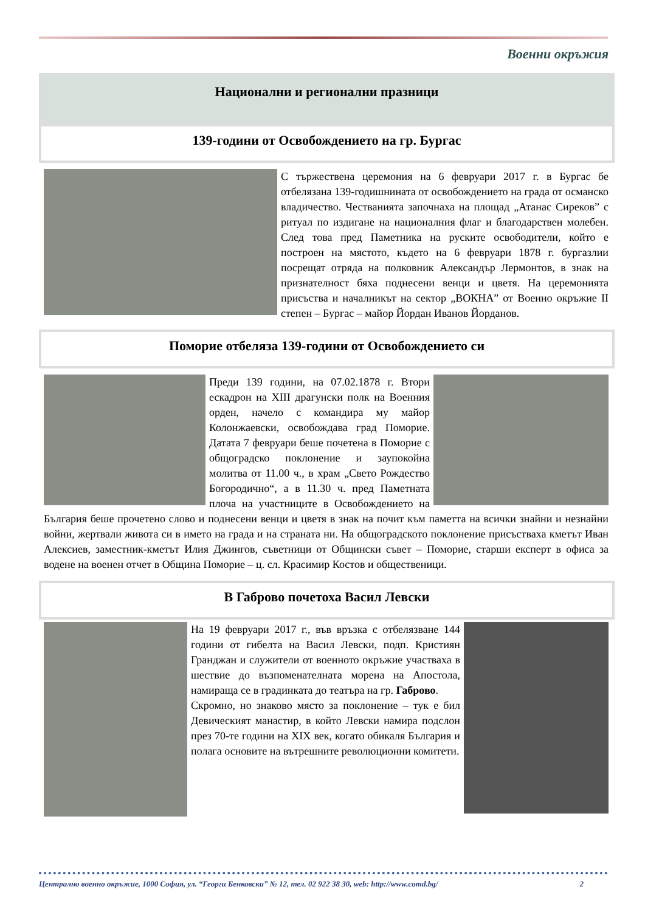Военни окръжия
Национални и регионални празници
139-години от Освобождението на гр. Бургас
С тържествена церемония на 6 февруари 2017 г. в Бургас бе отбелязана 139-годишнината от освобождението на града от османско владичество. Честванията започнаха на площад „Атанас Сиреков” с ритуал по издигане на националния флаг и благодарствен молебен. След това пред Паметника на руските освободители, който е построен на мястото, където на 6 февруари 1878 г. бургазлии посрещат отряда на полковник Александър Лермонтов, в знак на признателност бяха поднесени венци и цветя. На церемонията присъства и началникът на сектор „ВОКНА” от Военно окръжие II степен – Бургас – майор Йордан Иванов Йорданов.
Поморие отбеляза 139-години от Освобождението си
Преди 139 години, на 07.02.1878 г. Втори ескадрон на XIII драгунски полк на Военния орден, начело с командира му майор Колонжаевски, освобождава град Поморие. Датата 7 февруари беше почетена в Поморие с общоградско поклонение и заупокойна молитва от 11.00 ч., в храм „Свето Рождество Богородично“, а в 11.30 ч. пред Паметната плоча на участниците в Освобождението на България беше прочетено слово и поднесени венци и цветя в знак на почит към паметта на всички знайни и незнайни войни, жертвали живота си в името на града и на страната ни. На общоградското поклонение присъстваха кметът Иван Алексиев, заместник-кметът Илия Джингов, съветници от Общински съвет – Поморие, старши експерт в офиса за водене на военен отчет в Община Поморие – ц. сл. Красимир Костов и общественици.
В Габрово почетоха Васил Левски
На 19 февруари 2017 г., във връзка с отбелязване 144 години от гибелта на Васил Левски, подп. Кристиян Гранджан и служители от военното окръжие участваха в шествие до възпоменателната морена на Апостола, намираща се в градинката до театъра на гр. Габрово.
Скромно, но знаково място за поклонение – тук е бил Девическият манастир, в който Левски намира подслон през 70-те години на XIX век, когато обикаля България и полага основите на вътрешните революционни комитети.
Централно военно окръжие, 1000 София, ул. “Георги Бенковски” № 12, тел. 02 922 38 30, web: http://www.comd.bg/ 2